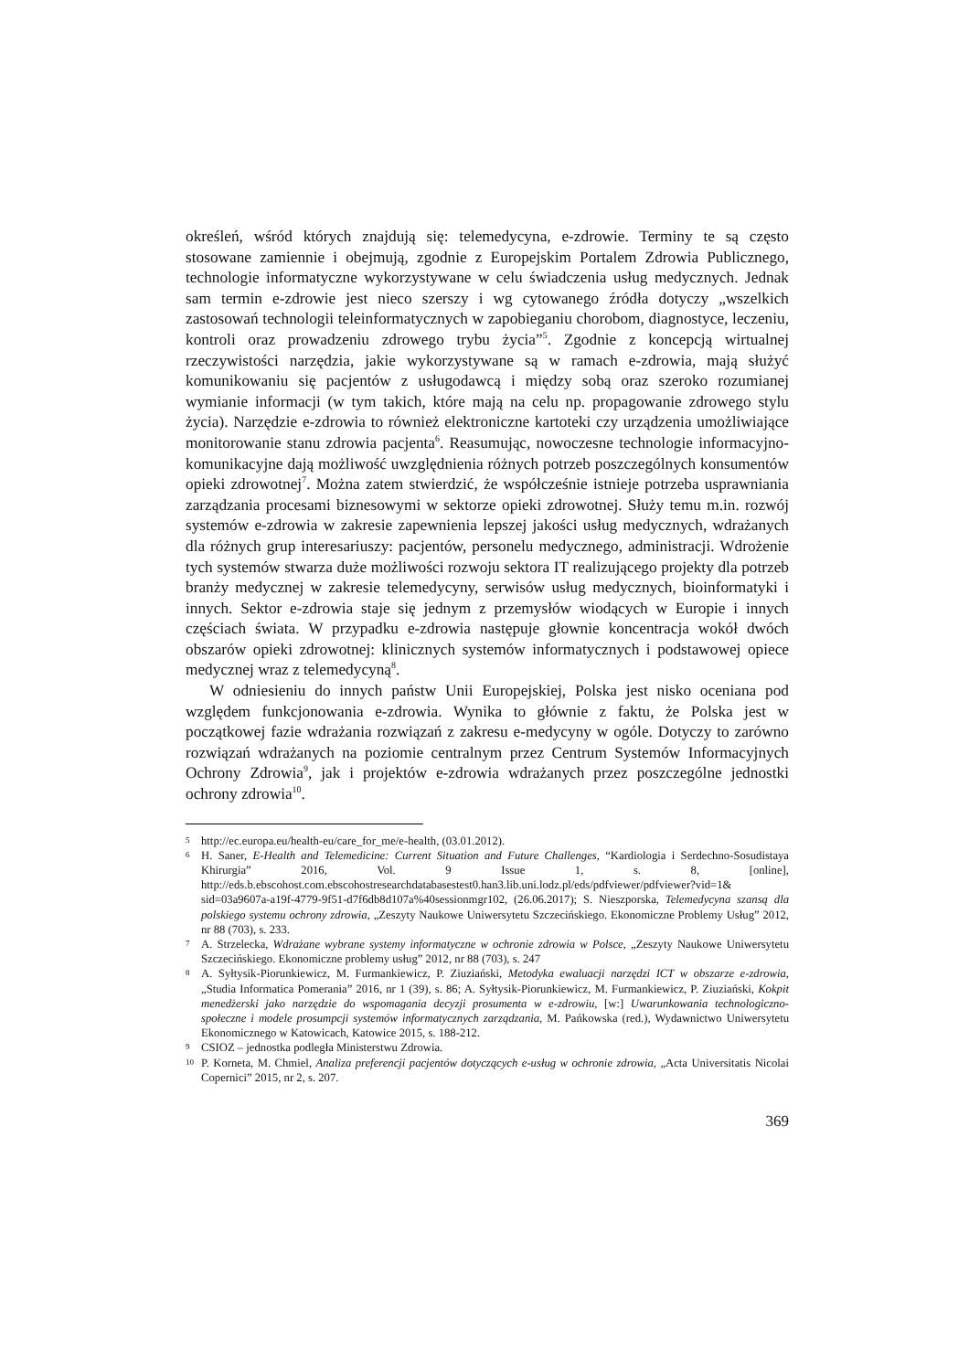określeń, wśród których znajdują się: telemedycyna, e-zdrowie. Terminy te są często stosowane zamiennie i obejmują, zgodnie z Europejskim Portalem Zdrowia Publicznego, technologie informatyczne wykorzystywane w celu świadczenia usług medycznych. Jednak sam termin e-zdrowie jest nieco szerszy i wg cytowanego źródła dotyczy „wszelkich zastosowań technologii teleinformatycznych w zapobieganiu chorobom, diagnostyce, leczeniu, kontroli oraz prowadzeniu zdrowego trybu życia”<sup>5</sup>. Zgodnie z koncepcją wirtualnej rzeczywistości narzędzia, jakie wykorzystywane są w ramach e-zdrowia, mają służyć komunikowaniu się pacjentów z usługodawcą i między sobą oraz szeroko rozumianej wymianie informacji (w tym takich, które mają na celu np. propagowanie zdrowego stylu życia). Narzędzie e-zdrowia to również elektroniczne kartoteki czy urządzenia umożliwiające monitorowanie stanu zdrowia pacjenta<sup>6</sup>. Reasumując, nowoczesne technologie informacyjno-komunikacyjne dają możliwość uwzględnienia różnych potrzeb poszczególnych konsumentów opieki zdrowotnej<sup>7</sup>. Można zatem stwierdzić, że współcześnie istnieje potrzeba usprawniania zarządzania procesami biznesowymi w sektorze opieki zdrowotnej. Służy temu m.in. rozwój systemów e-zdrowia w zakresie zapewnienia lepszej jakości usług medycznych, wdrażanych dla różnych grup interesariuszy: pacjentów, personelu medycznego, administracji. Wdrożenie tych systemów stwarza duże możliwości rozwoju sektora IT realizującego projekty dla potrzeb branży medycznej w zakresie telemedycyny, serwisów usług medycznych, bioinformatyki i innych. Sektor e-zdrowia staje się jednym z przemysłów wiodących w Europie i innych częściach świata. W przypadku e-zdrowia następuje głownie koncentracja wokół dwóch obszarów opieki zdrowotnej: klinicznych systemów informatycznych i podstawowej opiece medycznej wraz z telemedycyną<sup>8</sup>.
W odniesieniu do innych państw Unii Europejskiej, Polska jest nisko oceniana pod względem funkcjonowania e-zdrowia. Wynika to głównie z faktu, że Polska jest w początkowej fazie wdrażania rozwiązań z zakresu e-medycyny w ogóle. Dotyczy to zarówno rozwiązań wdrażanych na poziomie centralnym przez Centrum Systemów Informacyjnych Ochrony Zdrowia<sup>9</sup>, jak i projektów e-zdrowia wdrażanych przez poszczególne jednostki ochrony zdrowia<sup>10</sup>.
5 http://ec.europa.eu/health-eu/care_for_me/e-health, (03.01.2012).
6 H. Saner, E-Health and Telemedicine: Current Situation and Future Challenges, “Kardiologia i Serdechno-Sosudistaya Khirurgia” 2016, Vol. 9 Issue 1, s. 8, [online], http://eds.b.ebscohost.com.ebscohostresearchdatabasestest0.han3.lib.uni.lodz.pl/eds/pdfviewer/pdfviewer?vid=1& sid=03a9607a-a19f-4779-9f51-d7f6db8d107a%40sessionmgr102, (26.06.2017); S. Nieszporska, Telemedycyna szansą dla polskiego systemu ochrony zdrowia, „Zeszyty Naukowe Uniwersytetu Szczecińskiego. Ekonomiczne Problemy Usług” 2012, nr 88 (703), s. 233.
7 A. Strzelecka, Wdrażane wybrane systemy informatyczne w ochronie zdrowia w Polsce, „Zeszyty Naukowe Uniwersytetu Szczecińskiego. Ekonomiczne problemy usług” 2012, nr 88 (703), s. 247
8 A. Syłtysik-Piorunkiewicz, M. Furmankiewicz, P. Ziuziański, Metodyka ewaluacji narzędzi ICT w obszarze e-zdrowia, „Studia Informatica Pomerania” 2016, nr 1 (39), s. 86; A. Syłtysik-Piorunkiewicz, M. Furmankiewicz, P. Ziuziański, Kokpit menedżerski jako narzędzie do wspomagania decyzji prosumenta w e-zdrowiu, [w:] Uwarunkowania technologiczno-społeczne i modele prosumpcji systemów informatycznych zarządzania, M. Pańkowska (red.), Wydawnictwo Uniwersytetu Ekonomicznego w Katowicach, Katowice 2015, s. 188-212.
9 CSIOZ – jednostka podległa Ministerstwu Zdrowia.
10 P. Korneta, M. Chmiel, Analiza preferencji pacjentów dotyczących e-usług w ochronie zdrowia, „Acta Universitatis Nicolai Copernici” 2015, nr 2, s. 207.
369